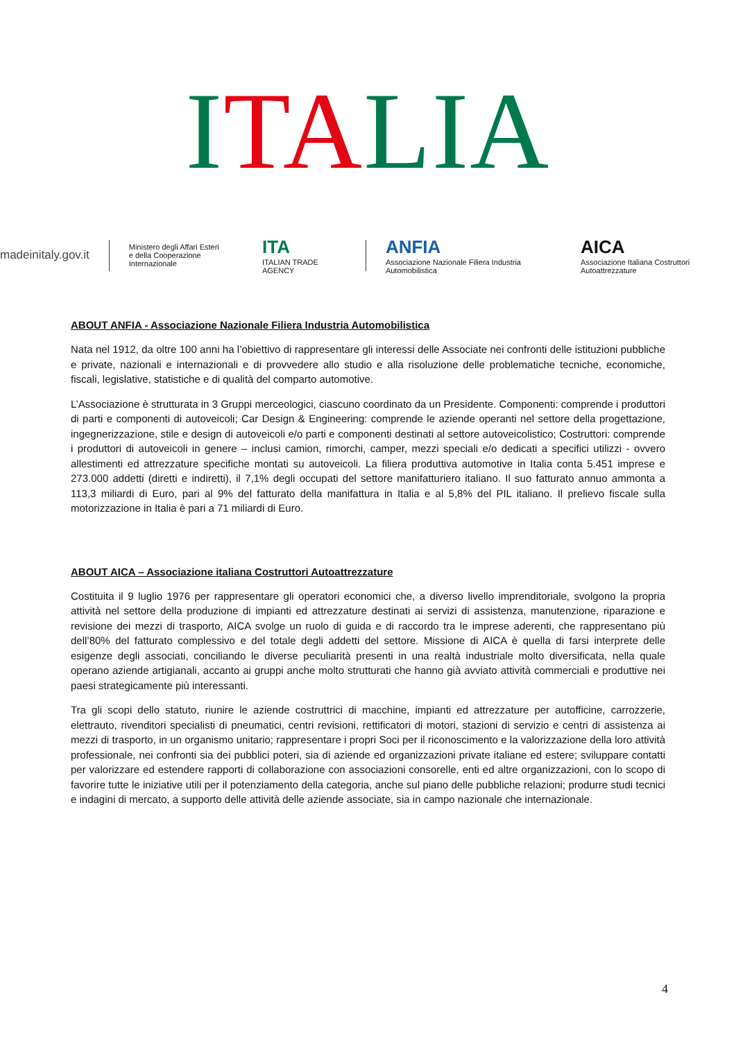ITALIA
madeinitaly.gov.it Ministero degli Affari Esteri
e della Cooperazione Internazionale ITA
ITALIAN TRADE AGENCY ANFIA
Associazione Nazionale Filiera Industria Automobilistica AICA
Associazione Italiana Costruttori Autoattrezzature
ABOUT ANFIA - Associazione Nazionale Filiera Industria Automobilistica
Nata nel 1912, da oltre 100 anni ha l’obiettivo di rappresentare gli interessi delle Associate nei confronti delle istituzioni pubbliche e private, nazionali e internazionali e di provvedere allo studio e alla risoluzione delle problematiche tecniche, economiche, fiscali, legislative, statistiche e di qualità del comparto automotive.
L’Associazione è strutturata in 3 Gruppi merceologici, ciascuno coordinato da un Presidente. Componenti: comprende i produttori di parti e componenti di autoveicoli; Car Design & Engineering: comprende le aziende operanti nel settore della progettazione, ingegnerizzazione, stile e design di autoveicoli e/o parti e componenti destinati al settore autoveicolistico; Costruttori: comprende i produttori di autoveicoli in genere – inclusi camion, rimorchi, camper, mezzi speciali e/o dedicati a specifici utilizzi - ovvero allestimenti ed attrezzature specifiche montati su autoveicoli. La filiera produttiva automotive in Italia conta 5.451 imprese e 273.000 addetti (diretti e indiretti), il 7,1% degli occupati del settore manifatturiero italiano. Il suo fatturato annuo ammonta a 113,3 miliardi di Euro, pari al 9% del fatturato della manifattura in Italia e al 5,8% del PIL italiano. Il prelievo fiscale sulla motorizzazione in Italia è pari a 71 miliardi di Euro.
ABOUT AICA – Associazione italiana Costruttori Autoattrezzature
Costituita il 9 luglio 1976 per rappresentare gli operatori economici che, a diverso livello imprenditoriale, svolgono la propria attività nel settore della produzione di impianti ed attrezzature destinati ai servizi di assistenza, manutenzione, riparazione e revisione dei mezzi di trasporto, AICA svolge un ruolo di guida e di raccordo tra le imprese aderenti, che rappresentano più dell’80% del fatturato complessivo e del totale degli addetti del settore. Missione di AICA è quella di farsi interprete delle esigenze degli associati, conciliando le diverse peculiarità presenti in una realtà industriale molto diversificata, nella quale operano aziende artigianali, accanto ai gruppi anche molto strutturati che hanno già avviato attività commerciali e produttive nei paesi strategicamente più interessanti.
Tra gli scopi dello statuto, riunire le aziende costruttrici di macchine, impianti ed attrezzature per autofficine, carrozzerie, elettrauto, rivenditori specialisti di pneumatici, centri revisioni, rettificatori di motori, stazioni di servizio e centri di assistenza ai mezzi di trasporto, in un organismo unitario; rappresentare i propri Soci per il riconoscimento e la valorizzazione della loro attività professionale, nei confronti sia dei pubblici poteri, sia di aziende ed organizzazioni private italiane ed estere; sviluppare contatti per valorizzare ed estendere rapporti di collaborazione con associazioni consorelle, enti ed altre organizzazioni, con lo scopo di favorire tutte le iniziative utili per il potenziamento della categoria, anche sul piano delle pubbliche relazioni; produrre studi tecnici e indagini di mercato, a supporto delle attività delle aziende associate, sia in campo nazionale che internazionale.
4